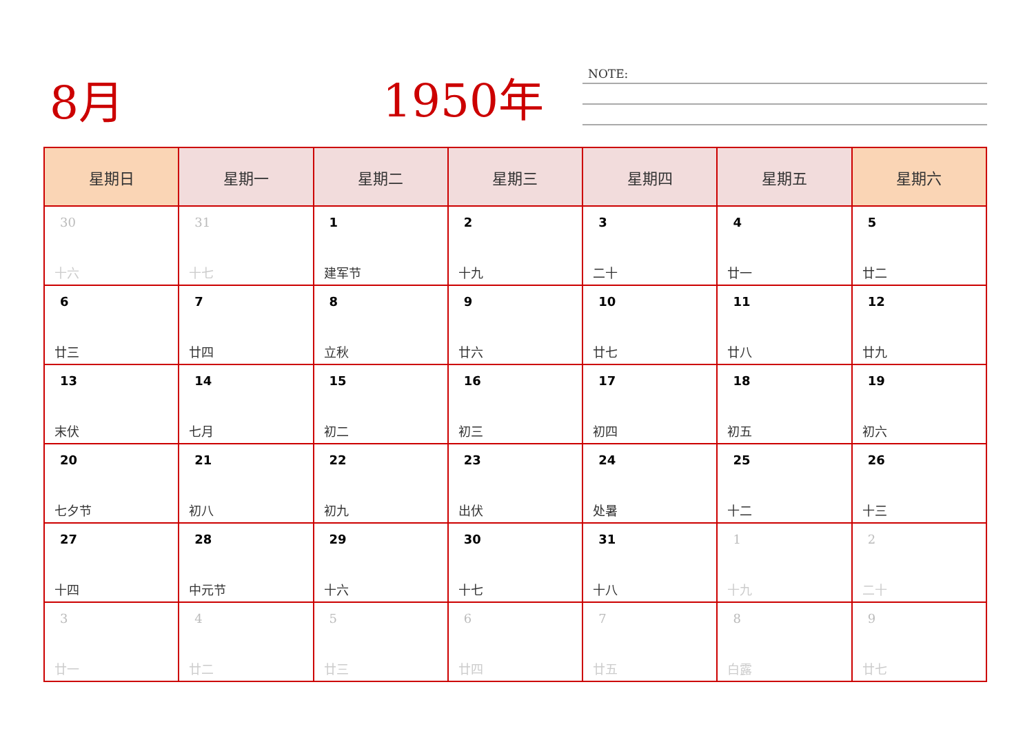8月 1950年 NOTE:
| 星期日 | 星期一 | 星期二 | 星期三 | 星期四 | 星期五 | 星期六 |
| --- | --- | --- | --- | --- | --- | --- |
| 30 十六 | 31 十七 | 1 建军节 | 2 十九 | 3 二十 | 4 廿一 | 5 廿二 |
| 6 廿三 | 7 廿四 | 8 立秋 | 9 廿六 | 10 廿七 | 11 廿八 | 12 廿九 |
| 13 末伏 | 14 七月 | 15 初二 | 16 初三 | 17 初四 | 18 初五 | 19 初六 |
| 20 七夕节 | 21 初八 | 22 初九 | 23 出伏 | 24 处暑 | 25 十二 | 26 十三 |
| 27 十四 | 28 中元节 | 29 十六 | 30 十七 | 31 十八 | 1 十九 | 2 二十 |
| 3 廿一 | 4 廿二 | 5 廿三 | 6 廿四 | 7 廿五 | 8 白露 | 9 廿七 |